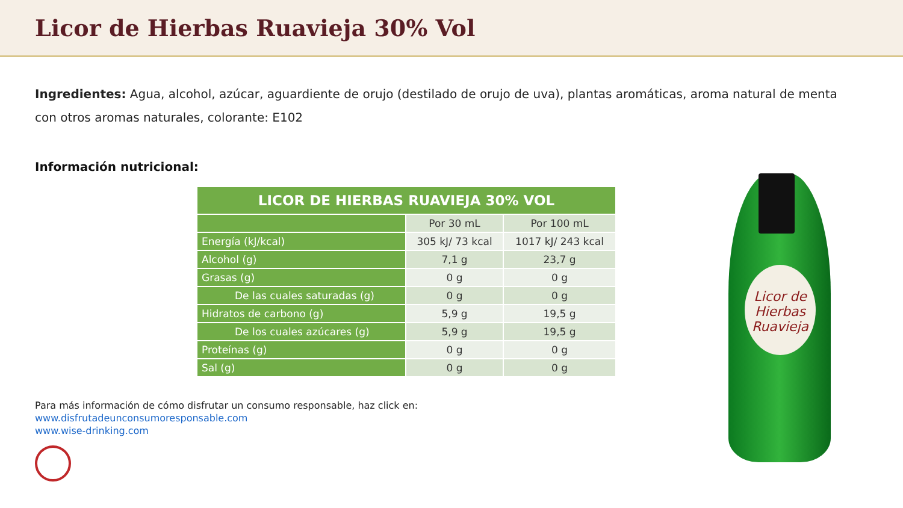Licor de Hierbas Ruavieja 30% Vol
Ingredientes: Agua, alcohol, azúcar, aguardiente de orujo (destilado de orujo de uva), plantas aromáticas, aroma natural de menta con otros aromas naturales, colorante: E102
Información nutricional:
| LICOR DE HIERBAS RUAVIEJA 30% VOL | | |
| --- | --- | --- |
| | Por 30 mL | Por 100 mL |
| Energía (kJ/kcal) | 305 kJ/ 73 kcal | 1017 kJ/ 243 kcal |
| Alcohol (g) | 7,1 g | 23,7 g |
| Grasas (g) | 0 g | 0 g |
| De las cuales saturadas (g) | 0 g | 0 g |
| Hidratos de carbono (g) | 5,9 g | 19,5 g |
| De los cuales azúcares (g) | 5,9 g | 19,5 g |
| Proteínas (g) | 0 g | 0 g |
| Sal (g) | 0 g | 0 g |
Para más información de cómo disfrutar un consumo responsable, haz click en:
www.disfrutadeunconsumoresponsable.com
www.wise-drinking.com
Licor de Hierbas Ruavieja